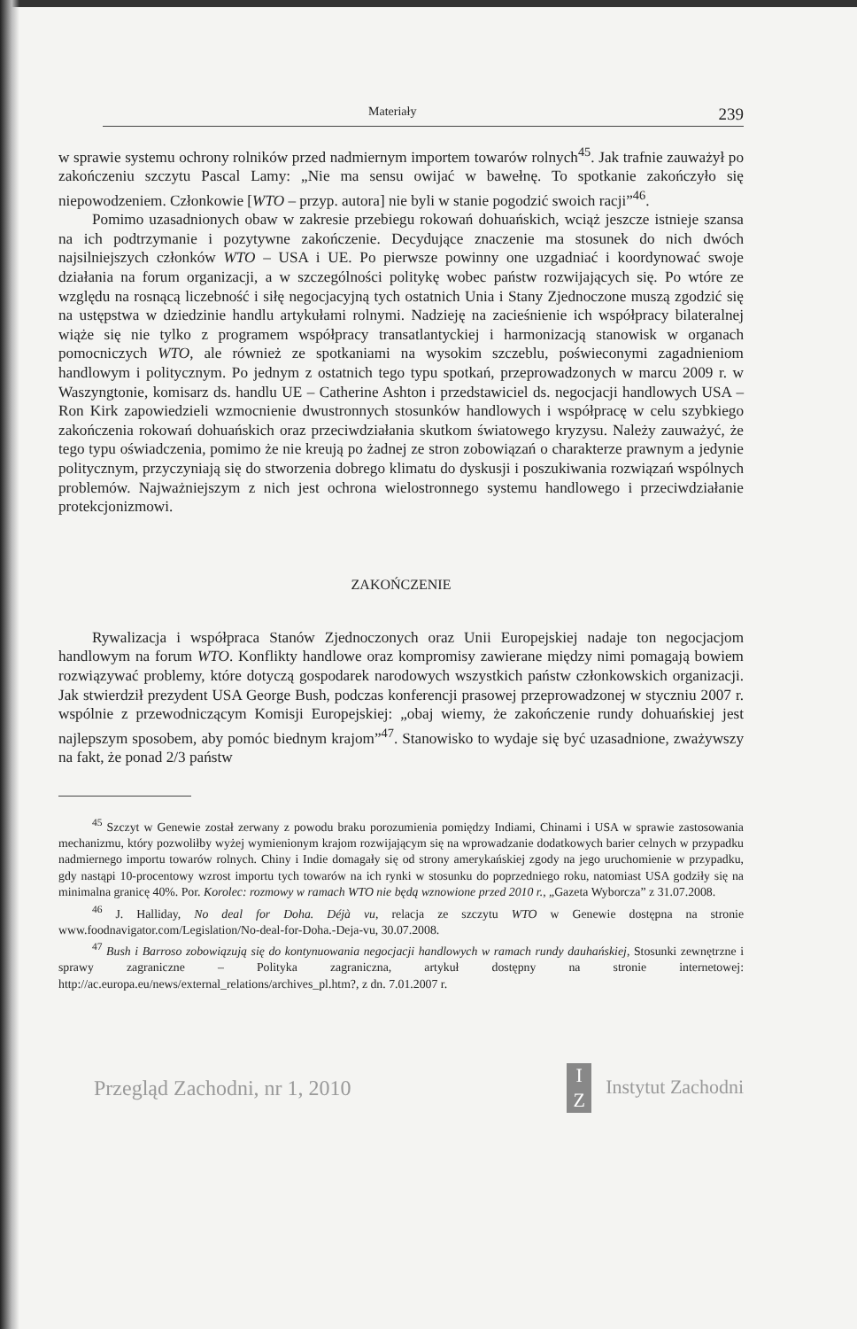Materiały 239
w sprawie systemu ochrony rolników przed nadmiernym importem towarów rolnych<sup>45</sup>. Jak trafnie zauważył po zakończeniu szczytu Pascal Lamy: „Nie ma sensu owijać w bawełnę. To spotkanie zakończyło się niepowodzeniem. Członkowie [WTO – przyp. autora] nie byli w stanie pogodzić swoich racji”<sup>46</sup>.
Pomimo uzasadnionych obaw w zakresie przebiegu rokowań dohuańskich, wciąż jeszcze istnieje szansa na ich podtrzymanie i pozytywne zakończenie. Decydujące znaczenie ma stosunek do nich dwóch najsilniejszych członków WTO – USA i UE. Po pierwsze powinny one uzgadniać i koordynować swoje działania na forum organizacji, a w szczególności politykę wobec państw rozwijających się. Po wtóre ze względu na rosnącą liczebność i siłę negocjacyjną tych ostatnich Unia i Stany Zjednoczone muszą zgodzić się na ustępstwa w dziedzinie handlu artykułami rolnymi. Nadzieję na zacieśnienie ich współpracy bilateralnej wiąże się nie tylko z programem współpracy transatlantyckiej i harmonizacją stanowisk w organach pomocniczych WTO, ale również ze spotkaniami na wysokim szczeblu, poświeconymi zagadnieniom handlowym i politycznym. Po jednym z ostatnich tego typu spotkań, przeprowadzonych w marcu 2009 r. w Waszyngtonie, komisarz ds. handlu UE – Catherine Ashton i przedstawiciel ds. negocjacji handlowych USA – Ron Kirk zapowiedzieli wzmocnienie dwustronnych stosunków handlowych i współpracę w celu szybkiego zakończenia rokowań dohuańskich oraz przeciwdziałania skutkom światowego kryzysu. Należy zauważyć, że tego typu oświadczenia, pomimo że nie kreują po żadnej ze stron zobowiązań o charakterze prawnym a jedynie politycznym, przyczyniają się do stworzenia dobrego klimatu do dyskusji i poszukiwania rozwiązań wspólnych problemów. Najważniejszym z nich jest ochrona wielostronnego systemu handlowego i przeciwdziałanie protekcjonizmowi.
ZAKOŃCZENIE
Rywalizacja i współpraca Stanów Zjednoczonych oraz Unii Europejskiej nadaje ton negocjacjom handlowym na forum WTO. Konflikty handlowe oraz kompromisy zawierane między nimi pomagają bowiem rozwiązywać problemy, które dotyczą gospodarek narodowych wszystkich państw członkowskich organizacji. Jak stwierdził prezydent USA George Bush, podczas konferencji prasowej przeprowadzonej w styczniu 2007 r. wspólnie z przewodniczącym Komisji Europejskiej: „obaj wiemy, że zakończenie rundy dohuańskiej jest najlepszym sposobem, aby pomóc biednym krajom”<sup>47</sup>. Stanowisko to wydaje się być uzasadnione, zważywszy na fakt, że ponad 2/3 państw
<sup>45</sup> Szczyt w Genewie został zerwany z powodu braku porozumienia pomiędzy Indiami, Chinami i USA w sprawie zastosowania mechanizmu, który pozwoliłby wyżej wymienionym krajom rozwijającym się na wprowadzanie dodatkowych barier celnych w przypadku nadmiernego importu towarów rolnych. Chiny i Indie domagały się od strony amerykańskiej zgody na jego uruchomienie w przypadku, gdy nastąpi 10-procentowy wzrost importu tych towarów na ich rynki w stosunku do poprzedniego roku, natomiast USA godziły się na minimalna granicę 40%. Por. Korolec: rozmowy w ramach WTO nie będą wznowione przed 2010 r., „Gazeta Wyborcza” z 31.07.2008.
<sup>46</sup> J. Halliday, No deal for Doha. Déjà vu, relacja ze szczytu WTO w Genewie dostępna na stronie www.foodnavigator.com/Legislation/No-deal-for-Doha.-Deja-vu, 30.07.2008.
<sup>47</sup> Bush i Barroso zobowiązują się do kontynuowania negocjacji handlowych w ramach rundy dauhańskiej, Stosunki zewnętrzne i sprawy zagraniczne – Polityka zagraniczna, artykuł dostępny na stronie internetowej: http://ac.europa.eu/news/external_relations/archives_pl.htm?, z dn. 7.01.2007 r.
Przegląd Zachodni, nr 1, 2010 I
Z Instytut Zachodni